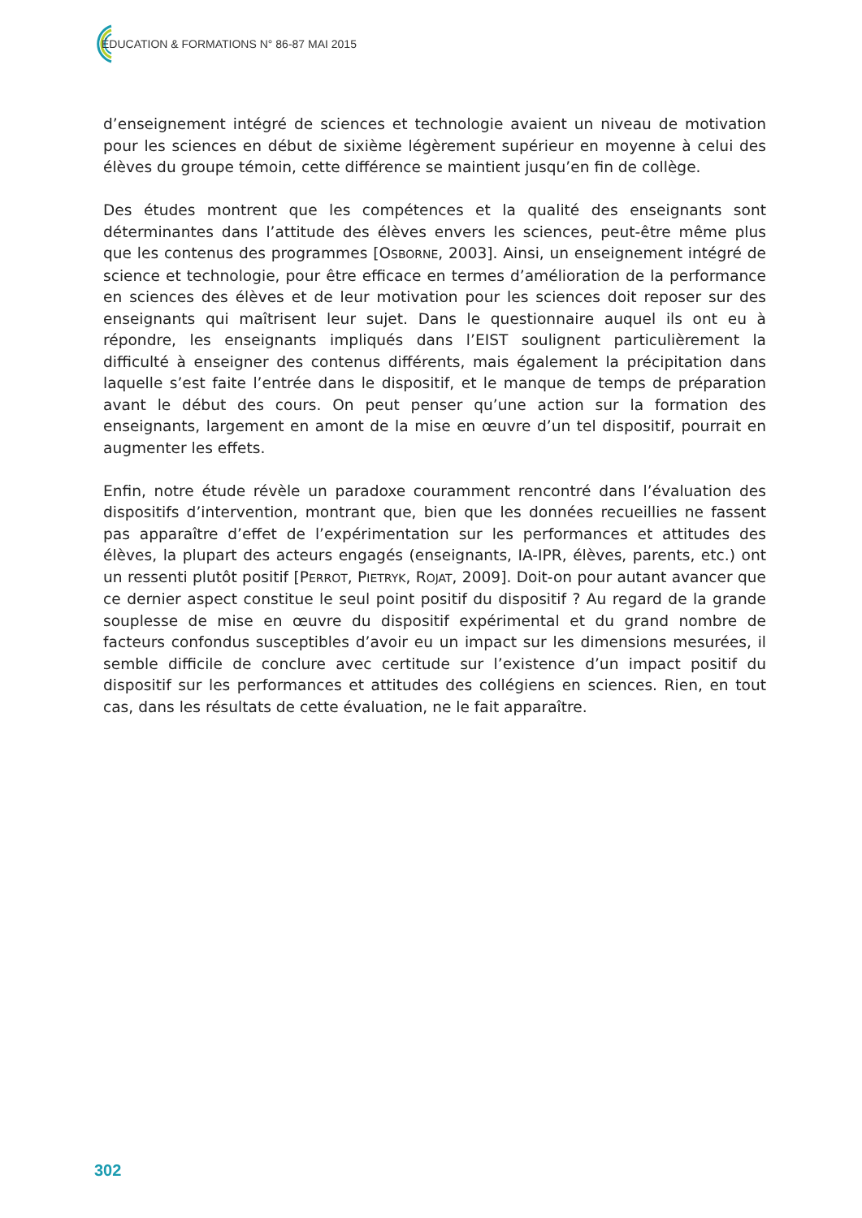ÉDUCATION & FORMATIONS N° 86-87 MAI 2015
d’enseignement intégré de sciences et technologie avaient un niveau de motivation pour les sciences en début de sixième légèrement supérieur en moyenne à celui des élèves du groupe témoin, cette différence se maintient jusqu’en fin de collège.
Des études montrent que les compétences et la qualité des enseignants sont déterminantes dans l’attitude des élèves envers les sciences, peut-être même plus que les contenus des programmes [OSBORNE, 2003]. Ainsi, un enseignement intégré de science et technologie, pour être efficace en termes d’amélioration de la performance en sciences des élèves et de leur motivation pour les sciences doit reposer sur des enseignants qui maîtrisent leur sujet. Dans le questionnaire auquel ils ont eu à répondre, les enseignants impliqués dans l’EIST soulignent particulièrement la difficulté à enseigner des contenus différents, mais également la précipitation dans laquelle s’est faite l’entrée dans le dispositif, et le manque de temps de préparation avant le début des cours. On peut penser qu’une action sur la formation des enseignants, largement en amont de la mise en œuvre d’un tel dispositif, pourrait en augmenter les effets.
Enfin, notre étude révèle un paradoxe couramment rencontré dans l’évaluation des dispositifs d’intervention, montrant que, bien que les données recueillies ne fassent pas apparaître d’effet de l’expérimentation sur les performances et attitudes des élèves, la plupart des acteurs engagés (enseignants, IA-IPR, élèves, parents, etc.) ont un ressenti plutôt positif [PERROT, PIETRYK, ROJAT, 2009]. Doit-on pour autant avancer que ce dernier aspect constitue le seul point positif du dispositif ? Au regard de la grande souplesse de mise en œuvre du dispositif expérimental et du grand nombre de facteurs confondus susceptibles d’avoir eu un impact sur les dimensions mesurées, il semble difficile de conclure avec certitude sur l’existence d’un impact positif du dispositif sur les performances et attitudes des collégiens en sciences. Rien, en tout cas, dans les résultats de cette évaluation, ne le fait apparaître.
302